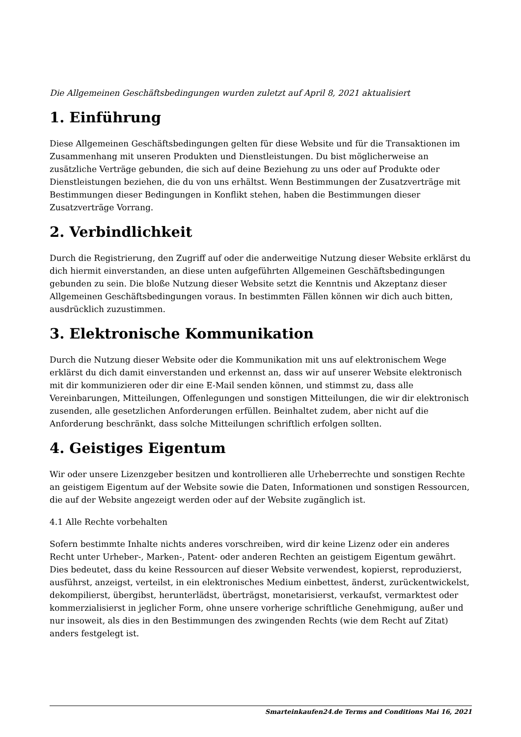Die Allgemeinen Geschäftsbedingungen wurden zuletzt auf April 8, 2021 aktualisiert
1. Einführung
Diese Allgemeinen Geschäftsbedingungen gelten für diese Website und für die Transaktionen im Zusammenhang mit unseren Produkten und Dienstleistungen. Du bist möglicherweise an zusätzliche Verträge gebunden, die sich auf deine Beziehung zu uns oder auf Produkte oder Dienstleistungen beziehen, die du von uns erhältst. Wenn Bestimmungen der Zusatzverträge mit Bestimmungen dieser Bedingungen in Konflikt stehen, haben die Bestimmungen dieser Zusatzverträge Vorrang.
2. Verbindlichkeit
Durch die Registrierung, den Zugriff auf oder die anderweitige Nutzung dieser Website erklärst du dich hiermit einverstanden, an diese unten aufgeführten Allgemeinen Geschäftsbedingungen gebunden zu sein. Die bloße Nutzung dieser Website setzt die Kenntnis und Akzeptanz dieser Allgemeinen Geschäftsbedingungen voraus. In bestimmten Fällen können wir dich auch bitten, ausdrücklich zuzustimmen.
3. Elektronische Kommunikation
Durch die Nutzung dieser Website oder die Kommunikation mit uns auf elektronischem Wege erklärst du dich damit einverstanden und erkennst an, dass wir auf unserer Website elektronisch mit dir kommunizieren oder dir eine E-Mail senden können, und stimmst zu, dass alle Vereinbarungen, Mitteilungen, Offenlegungen und sonstigen Mitteilungen, die wir dir elektronisch zusenden, alle gesetzlichen Anforderungen erfüllen. Beinhaltet zudem, aber nicht auf die Anforderung beschränkt, dass solche Mitteilungen schriftlich erfolgen sollten.
4. Geistiges Eigentum
Wir oder unsere Lizenzgeber besitzen und kontrollieren alle Urheberrechte und sonstigen Rechte an geistigem Eigentum auf der Website sowie die Daten, Informationen und sonstigen Ressourcen, die auf der Website angezeigt werden oder auf der Website zugänglich ist.
4.1 Alle Rechte vorbehalten
Sofern bestimmte Inhalte nichts anderes vorschreiben, wird dir keine Lizenz oder ein anderes Recht unter Urheber-, Marken-, Patent- oder anderen Rechten an geistigem Eigentum gewährt. Dies bedeutet, dass du keine Ressourcen auf dieser Website verwendest, kopierst, reproduzierst, ausführst, anzeigst, verteilst, in ein elektronisches Medium einbettest, änderst, zurückentwickelst, dekompilierst, übergibst, herunterlädst, überträgst, monetarisierst, verkaufst, vermarktest oder kommerzialisierst in jeglicher Form, ohne unsere vorherige schriftliche Genehmigung, außer und nur insoweit, als dies in den Bestimmungen des zwingenden Rechts (wie dem Recht auf Zitat) anders festgelegt ist.
Smarteinkaufen24.de Terms and Conditions Mai 16, 2021